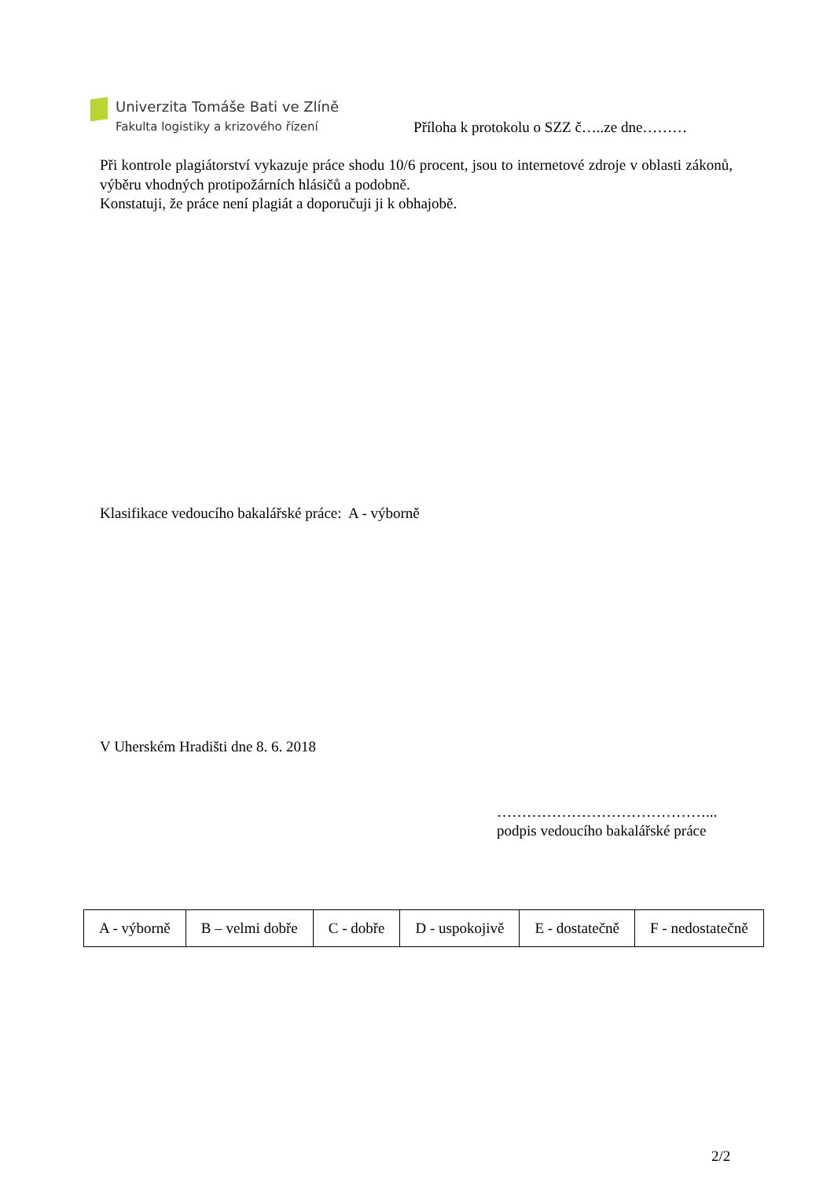Univerzita Tomáše Bati ve Zlíně
Fakulta logistiky a krizového řízení
Příloha k protokolu o SZZ č…..ze dne………
Při kontrole plagiátorství vykazuje práce shodu 10/6 procent, jsou to internetové zdroje v oblasti zákonů, výběru vhodných protipožárních hlásičů a podobně.
Konstatuji, že práce není plagiát a doporučuji ji k obhajobě.
Klasifikace vedoucího bakalářské práce: A - výborně
V Uherském Hradišti dne 8. 6. 2018
……………………………………...
podpis vedoucího bakalářské práce
| A - výborně | B – velmi dobře | C - dobře | D - uspokojivě | E - dostatečně | F - nedostatečně |
2/2